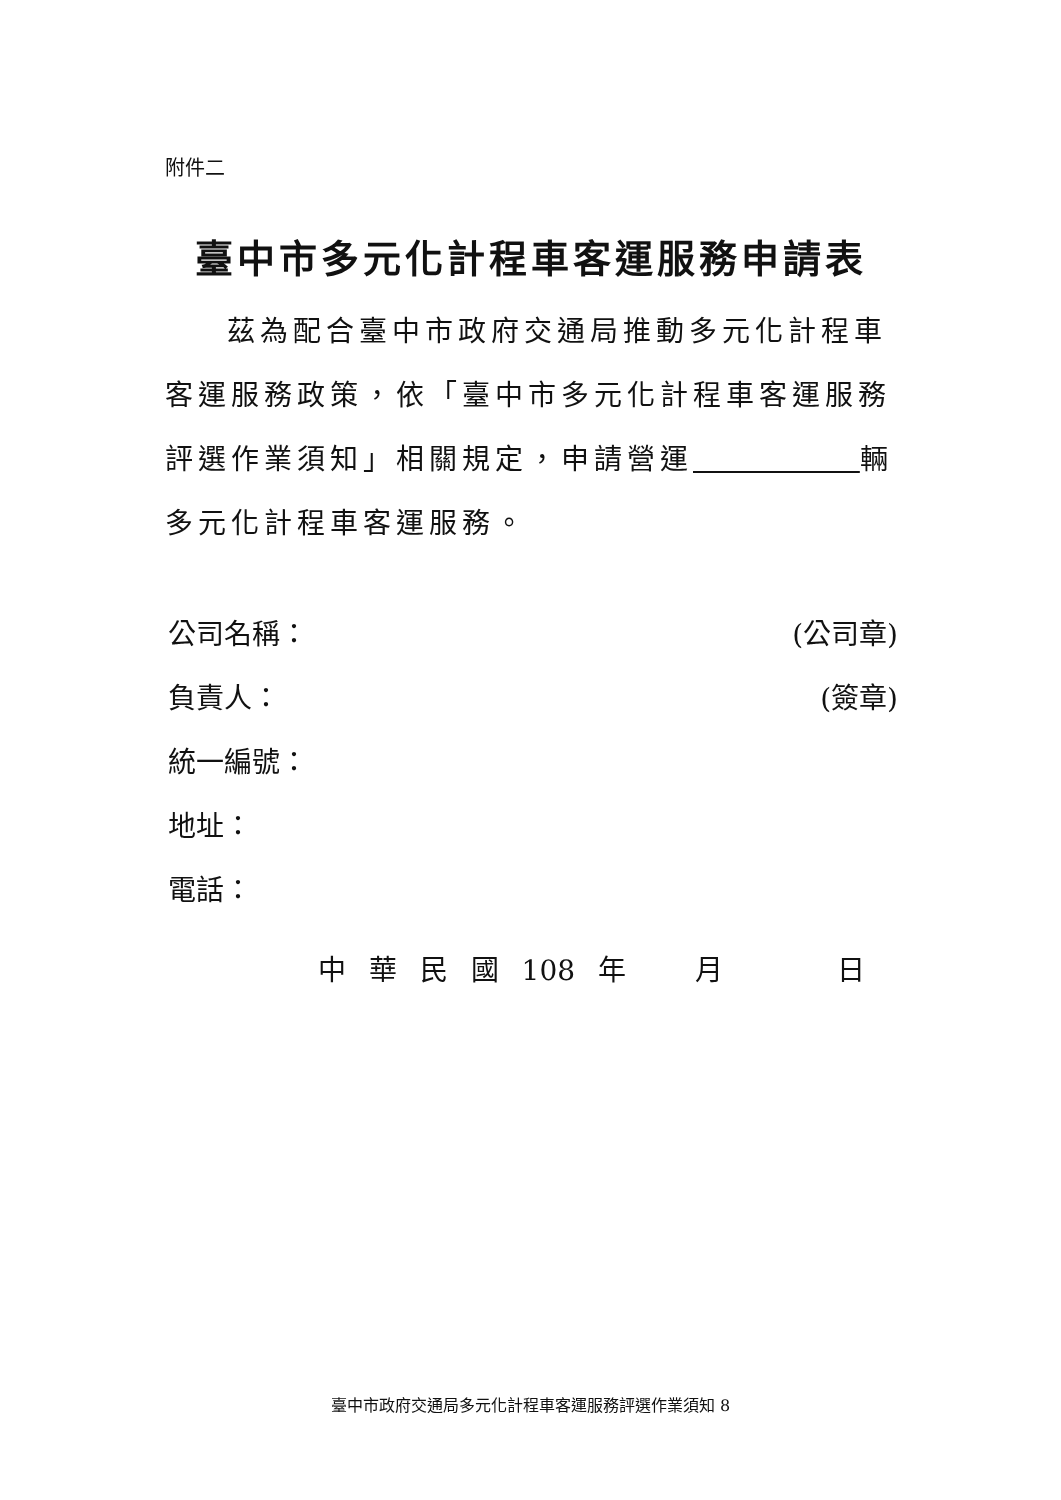附件二
臺中市多元化計程車客運服務申請表
茲為配合臺中市政府交通局推動多元化計程車客運服務政策，依「臺中市多元化計程車客運服務評選作業須知」相關規定，申請營運 輛多元化計程車客運服務。
公司名稱： (公司章)
負責人： (簽章)
統一編號：
地址：
電話：
中 華 民 國 108 年 月 日
臺中市政府交通局多元化計程車客運服務評選作業須知 8